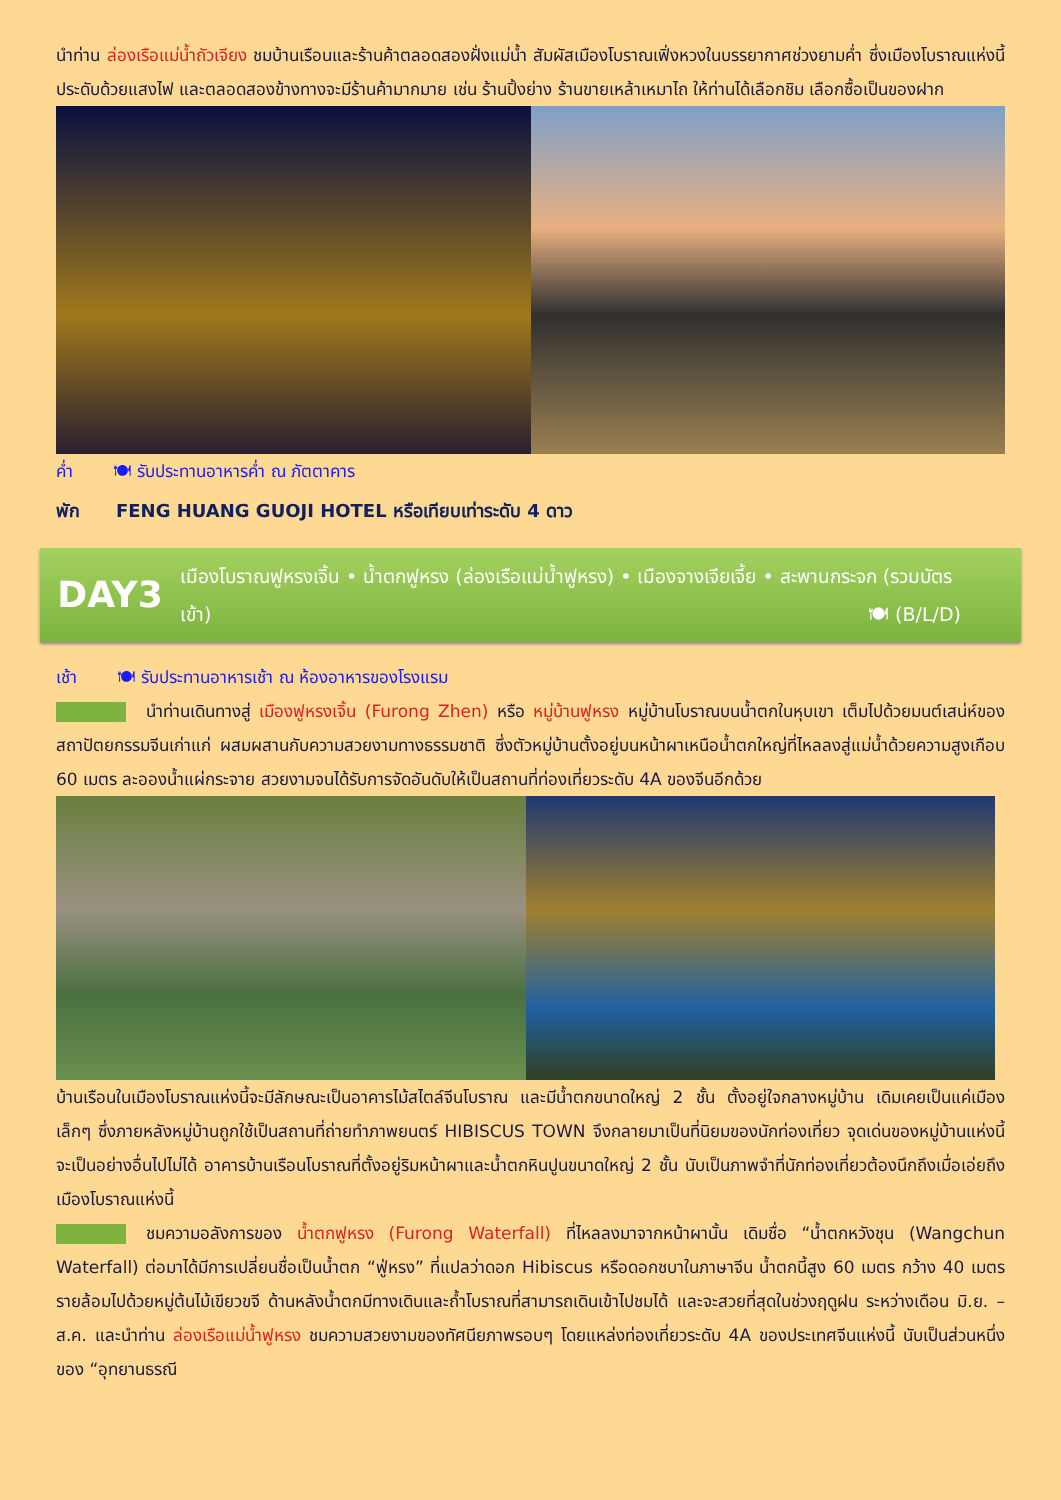นำท่าน ล่องเรือแม่น้ำถัวเจียง ชมบ้านเรือนและร้านค้าตลอดสองฝั่งแม่น้ำ สัมผัสเมืองโบราณเฟิ่งหวงในบรรยากาศช่วงยามค่ำ ซึ่งเมืองโบราณแห่งนี้ประดับด้วยแสงไฟ และตลอดสองข้างทางจะมีร้านค้ามากมาย เช่น ร้านปิ้งย่าง ร้านขายเหล้าเหมาไถ ให้ท่านได้เลือกชิม เลือกซื้อเป็นของฝาก
ค่ำ 🍽 รับประทานอาหารค่ำ ณ ภัตตาคาร
พัก FENG HUANG GUOJI HOTEL หรือเทียบเท่าระดับ 4 ดาว
DAY3
เมืองโบราณฟูหรงเจิ้น • น้ำตกฟูหรง (ล่องเรือแม่น้ำฟูหรง) • เมืองจางเจียเจี้ย • สะพานกระจก (รวมบัตรเข้า) 🍽 (B/L/D)
เช้า 🍽 รับประทานอาหารเช้า ณ ห้องอาหารของโรงแรม
นำท่านเดินทางสู่ เมืองฟูหรงเจิ้น (Furong Zhen) หรือ หมู่บ้านฟูหรง หมู่บ้านโบราณบนน้ำตกในหุบเขา เต็มไปด้วยมนต์เสน่ห์ของสถาปัตยกรรมจีนเก่าแก่ ผสมผสานกับความสวยงามทางธรรมชาติ ซึ่งตัวหมู่บ้านตั้งอยู่บนหน้าผาเหนือน้ำตกใหญ่ที่ไหลลงสู่แม่น้ำด้วยความสูงเกือบ 60 เมตร ละอองน้ำแผ่กระจาย สวยงามจนได้รับการจัดอันดับให้เป็นสถานที่ท่องเที่ยวระดับ 4A ของจีนอีกด้วย
บ้านเรือนในเมืองโบราณแห่งนี้จะมีลักษณะเป็นอาคารไม้สไตล์จีนโบราณ และมีน้ำตกขนาดใหญ่ 2 ชั้น ตั้งอยู่ใจกลางหมู่บ้าน เดิมเคยเป็นแค่เมืองเล็กๆ ซึ่งภายหลังหมู่บ้านถูกใช้เป็นสถานที่ถ่ายทำภาพยนตร์ HIBISCUS TOWN จึงกลายมาเป็นที่นิยมของนักท่องเที่ยว จุดเด่นของหมู่บ้านแห่งนี้จะเป็นอย่างอื่นไปไม่ได้ อาคารบ้านเรือนโบราณที่ตั้งอยู่ริมหน้าผาและน้ำตกหินปูนขนาดใหญ่ 2 ชั้น นับเป็นภาพจำที่นักท่องเที่ยวต้องนึกถึงเมื่อเอ่ยถึงเมืองโบราณแห่งนี้
ชมความอลังการของ น้ำตกฟูหรง (Furong Waterfall) ที่ไหลลงมาจากหน้าผานั้น เดิมชื่อ “น้ำตกหวังชุน (Wangchun Waterfall) ต่อมาได้มีการเปลี่ยนชื่อเป็นน้ำตก “ฟู่หรง” ที่แปลว่าดอก Hibiscus หรือดอกชบาในภาษาจีน น้ำตกนี้สูง 60 เมตร กว้าง 40 เมตร รายล้อมไปด้วยหมู่ต้นไม้เขียวขจี ด้านหลังน้ำตกมีทางเดินและถ้ำโบราณที่สามารถเดินเข้าไปชมได้ และจะสวยที่สุดในช่วงฤดูฝน ระหว่างเดือน มิ.ย. – ส.ค. และนำท่าน ล่องเรือแม่น้ำฟูหรง ชมความสวยงามของทัศนียภาพรอบๆ โดยแหล่งท่องเที่ยวระดับ 4A ของประเทศจีนแห่งนี้ นับเป็นส่วนหนึ่งของ “อุทยานธรณี